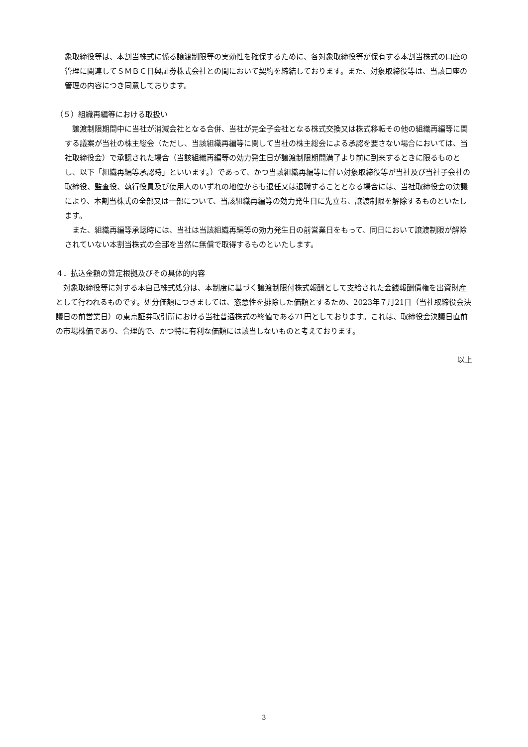象取締役等は、本割当株式に係る譲渡制限等の実効性を確保するために、各対象取締役等が保有する本割当株式の口座の管理に関連してＳＭＢＣ日興証券株式会社との間において契約を締結しております。また、対象取締役等は、当該口座の管理の内容につき同意しております。
（５）組織再編等における取扱い
　譲渡制限期間中に当社が消滅会社となる合併、当社が完全子会社となる株式交換又は株式移転その他の組織再編等に関する議案が当社の株主総会（ただし、当該組織再編等に関して当社の株主総会による承認を要さない場合においては、当社取締役会）で承認された場合（当該組織再編等の効力発生日が譲渡制限期間満了より前に到来するときに限るものとし、以下「組織再編等承認時」といいます。）であって、かつ当該組織再編等に伴い対象取締役等が当社及び当社子会社の取締役、監査役、執行役員及び使用人のいずれの地位からも退任又は退職することとなる場合には、当社取締役会の決議により、本割当株式の全部又は一部について、当該組織再編等の効力発生日に先立ち、譲渡制限を解除するものといたします。
　また、組織再編等承認時には、当社は当該組織再編等の効力発生日の前営業日をもって、同日において譲渡制限が解除されていない本割当株式の全部を当然に無償で取得するものといたします。
４．払込金額の算定根拠及びその具体的内容
　対象取締役等に対する本自己株式処分は、本制度に基づく譲渡制限付株式報酬として支給された金銭報酬債権を出資財産として行われるものです。処分価額につきましては、恣意性を排除した価額とするため、2023年７月21日（当社取締役会決議日の前営業日）の東京証券取引所における当社普通株式の終値である71円としております。これは、取締役会決議日直前の市場株価であり、合理的で、かつ特に有利な価額には該当しないものと考えております。
以上
3